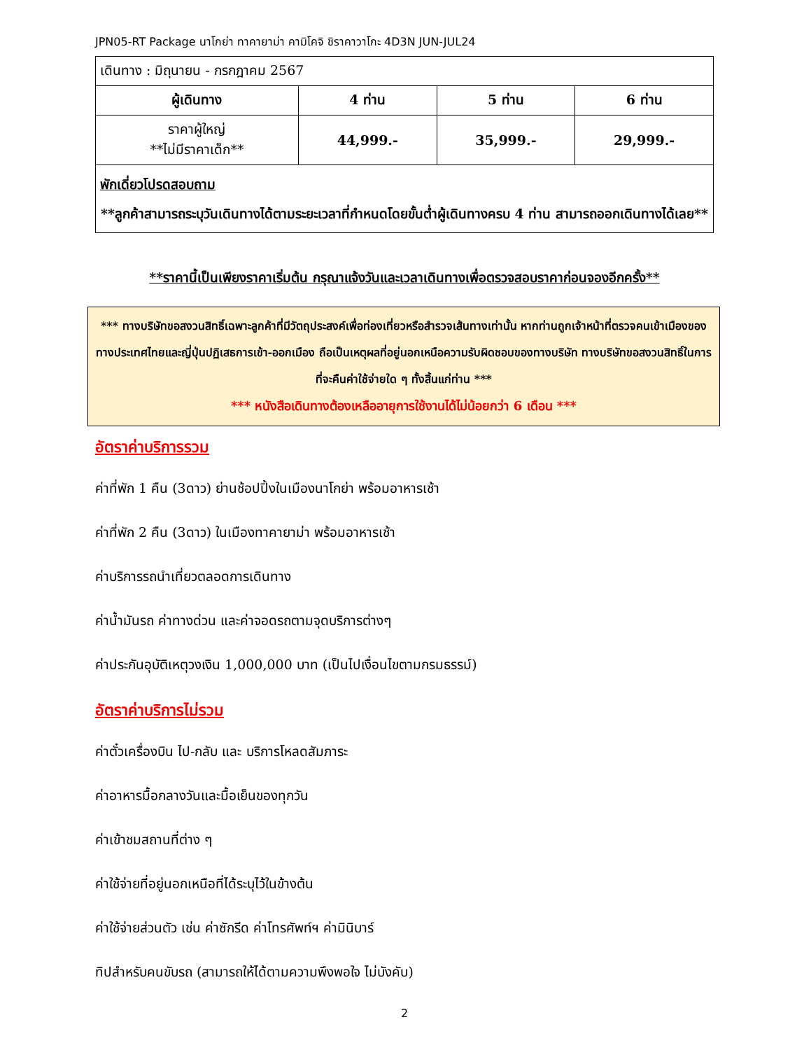JPN05-RT Package นาโกย่า ทาคายาม่า คามิโคจิ ชิราคาวาโกะ 4D3N JUN-JUL24
| เดินทาง : มิถุนายน - กรกฎาคม 2567 | | | |
| ผู้เดินทาง | 4 ท่าน | 5 ท่าน | 6 ท่าน |
| ราคาผู้ใหญ่ **ไม่มีราคาเด็ก** | 44,999.- | 35,999.- | 29,999.- |
| พักเดี่ยวโปรดสอบถาม **ลูกค้าสามารถระบุวันเดินทางได้ตามระยะเวลาที่กำหนดโดยขั้นต่ำผู้เดินทางครบ 4 ท่าน สามารถออกเดินทางได้เลย** | | | |
**ราคานี้เป็นเพียงราคาเริ่มต้น กรุณาแจ้งวันและเวลาเดินทางเพื่อตรวจสอบราคาก่อนจองอีกครั้ง**
*** ทางบริษัทขอสงวนสิทธิ์เฉพาะลูกค้าที่มีวัตถุประสงค์เพื่อท่องเที่ยวหรือสำรวจเส้นทางเท่านั้น หากท่านถูกเจ้าหน้าที่ตรวจคนเข้าเมืองของทางประเทศไทยและญี่ปุ่นปฏิเสธการเข้า-ออกเมือง ถือเป็นเหตุผลที่อยู่นอกเหนือความรับผิดชอบของทางบริษัท ทางบริษัทขอสงวนสิทธิ์ในการที่จะคืนค่าใช้จ่ายใด ๆ ทั้งสิ้นแก่ท่าน ***
*** หนังสือเดินทางต้องเหลืออายุการใช้งานได้ไม่น้อยกว่า 6 เดือน ***
อัตราค่าบริการรวม
ค่าที่พัก 1 คืน (3ดาว) ย่านช้อปปิ้งในเมืองนาโกย่า พร้อมอาหารเช้า
ค่าที่พัก 2 คืน (3ดาว) ในเมืองทาคายาม่า พร้อมอาหารเช้า
ค่าบริการรถนำเที่ยวตลอดการเดินทาง
ค่าน้ำมันรถ ค่าทางด่วน และค่าจอดรถตามจุดบริการต่างๆ
ค่าประกันอุบัติเหตุวงเงิน 1,000,000 บาท (เป็นไปเงื่อนไขตามกรมธรรม์)
อัตราค่าบริการไม่รวม
ค่าตั๋วเครื่องบิน ไป-กลับ และ บริการโหลดสัมภาระ
ค่าอาหารมื้อกลางวันและมื้อเย็นของทุกวัน
ค่าเข้าชมสถานที่ต่าง ๆ
ค่าใช้จ่ายที่อยู่นอกเหนือที่ได้ระบุไว้ในข้างต้น
ค่าใช้จ่ายส่วนตัว เช่น ค่าซักรีด ค่าโทรศัพท์ฯ ค่ามินิบาร์
ทิปสำหรับคนขับรถ (สามารถให้ได้ตามความพึงพอใจ ไม่บังคับ)
2